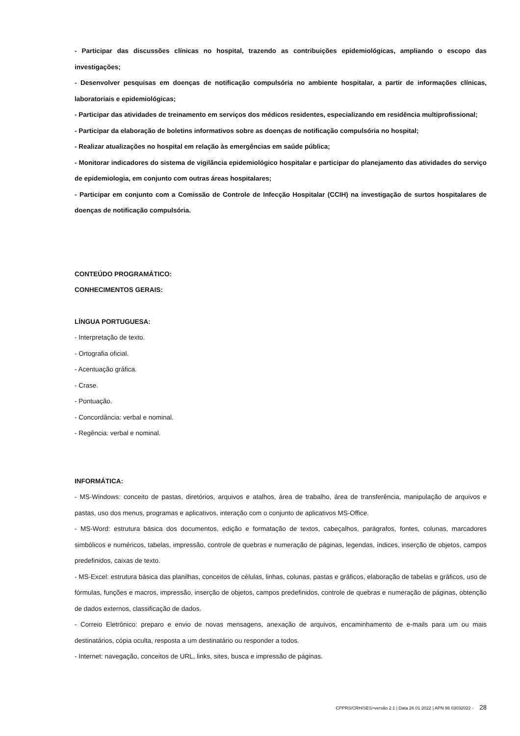- Participar das discussões clínicas no hospital, trazendo as contribuições epidemiológicas, ampliando o escopo das investigações;
- Desenvolver pesquisas em doenças de notificação compulsória no ambiente hospitalar, a partir de informações clínicas, laboratoriais e epidemiológicas;
- Participar das atividades de treinamento em serviços dos médicos residentes, especializando em residência multiprofissional;
- Participar da elaboração de boletins informativos sobre as doenças de notificação compulsória no hospital;
- Realizar atualizações no hospital em relação às emergências em saúde pública;
- Monitorar indicadores do sistema de vigilância epidemiológico hospitalar e participar do planejamento das atividades do serviço de epidemiologia, em conjunto com outras áreas hospitalares;
- Participar em conjunto com a Comissão de Controle de Infecção Hospitalar (CCIH) na investigação de surtos hospitalares de doenças de notificação compulsória.
CONTEÚDO PROGRAMÁTICO:
CONHECIMENTOS GERAIS:
LÍNGUA PORTUGUESA:
- Interpretação de texto.
- Ortografia oficial.
- Acentuação gráfica.
- Crase.
- Pontuação.
- Concordância: verbal e nominal.
- Regência: verbal e nominal.
INFORMÁTICA:
- MS-Windows: conceito de pastas, diretórios, arquivos e atalhos, área de trabalho, área de transferência, manipulação de arquivos e pastas, uso dos menus, programas e aplicativos, interação com o conjunto de aplicativos MS-Office.
- MS-Word: estrutura básica dos documentos, edição e formatação de textos, cabeçalhos, parágrafos, fontes, colunas, marcadores simbólicos e numéricos, tabelas, impressão, controle de quebras e numeração de páginas, legendas, índices, inserção de objetos, campos predefinidos, caixas de texto.
- MS-Excel: estrutura básica das planilhas, conceitos de células, linhas, colunas, pastas e gráficos, elaboração de tabelas e gráficos, uso de fórmulas, funções e macros, impressão, inserção de objetos, campos predefinidos, controle de quebras e numeração de páginas, obtenção de dados externos, classificação de dados.
- Correio Eletrônico: preparo e envio de novas mensagens, anexação de arquivos, encaminhamento de e-mails para um ou mais destinatários, cópia oculta, resposta a um destinatário ou responder a todos.
- Internet: navegação, conceitos de URL, links, sites, busca e impressão de páginas.
CPPRS/CRH/SES>versão 2.1 | Data 26 01 2022 | APN 98 03032022 - 28